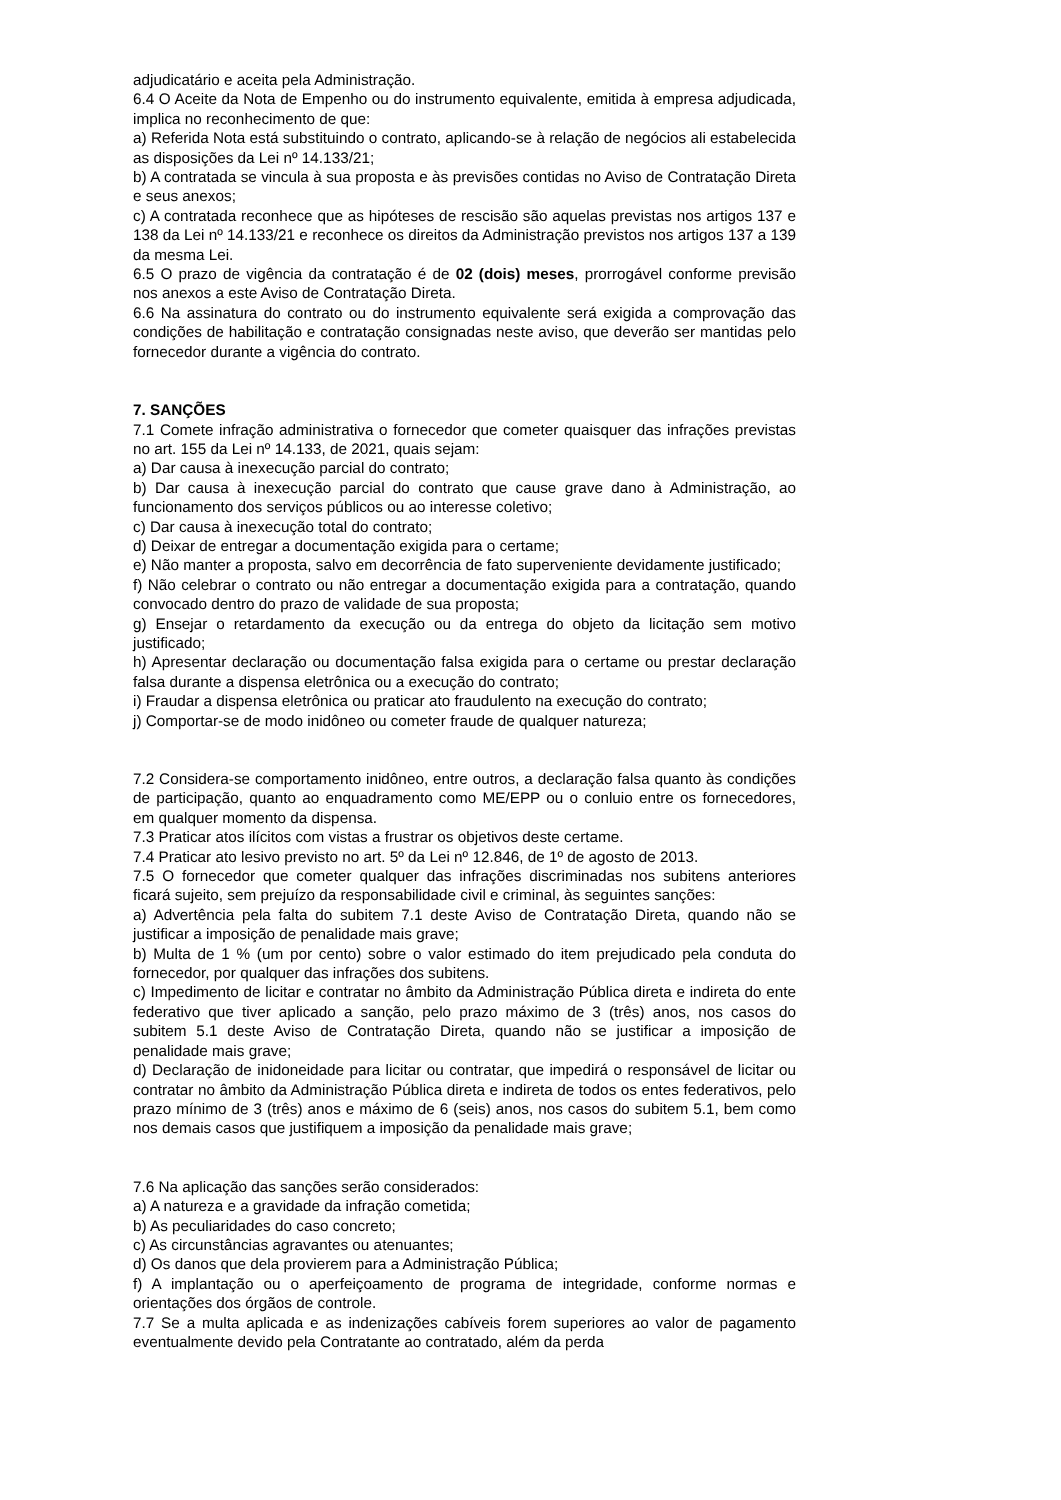adjudicatário e aceita pela Administração.
6.4 O Aceite da Nota de Empenho ou do instrumento equivalente, emitida à empresa adjudicada, implica no reconhecimento de que:
a) Referida Nota está substituindo o contrato, aplicando-se à relação de negócios ali estabelecida as disposições da Lei nº 14.133/21;
b) A contratada se vincula à sua proposta e às previsões contidas no Aviso de Contratação Direta e seus anexos;
c) A contratada reconhece que as hipóteses de rescisão são aquelas previstas nos artigos 137 e 138 da Lei nº 14.133/21 e reconhece os direitos da Administração previstos nos artigos 137 a 139 da mesma Lei.
6.5 O prazo de vigência da contratação é de 02 (dois) meses, prorrogável conforme previsão nos anexos a este Aviso de Contratação Direta.
6.6 Na assinatura do contrato ou do instrumento equivalente será exigida a comprovação das condições de habilitação e contratação consignadas neste aviso, que deverão ser mantidas pelo fornecedor durante a vigência do contrato.
7. SANÇÕES
7.1 Comete infração administrativa o fornecedor que cometer quaisquer das infrações previstas no art. 155 da Lei nº 14.133, de 2021, quais sejam:
a) Dar causa à inexecução parcial do contrato;
b) Dar causa à inexecução parcial do contrato que cause grave dano à Administração, ao funcionamento dos serviços públicos ou ao interesse coletivo;
c) Dar causa à inexecução total do contrato;
d) Deixar de entregar a documentação exigida para o certame;
e) Não manter a proposta, salvo em decorrência de fato superveniente devidamente justificado;
f) Não celebrar o contrato ou não entregar a documentação exigida para a contratação, quando convocado dentro do prazo de validade de sua proposta;
g) Ensejar o retardamento da execução ou da entrega do objeto da licitação sem motivo justificado;
h) Apresentar declaração ou documentação falsa exigida para o certame ou prestar declaração falsa durante a dispensa eletrônica ou a execução do contrato;
i) Fraudar a dispensa eletrônica ou praticar ato fraudulento na execução do contrato;
j) Comportar-se de modo inidôneo ou cometer fraude de qualquer natureza;
7.2 Considera-se comportamento inidôneo, entre outros, a declaração falsa quanto às condições de participação, quanto ao enquadramento como ME/EPP ou o conluio entre os fornecedores, em qualquer momento da dispensa.
7.3 Praticar atos ilícitos com vistas a frustrar os objetivos deste certame.
7.4 Praticar ato lesivo previsto no art. 5º da Lei nº 12.846, de 1º de agosto de 2013.
7.5 O fornecedor que cometer qualquer das infrações discriminadas nos subitens anteriores ficará sujeito, sem prejuízo da responsabilidade civil e criminal, às seguintes sanções:
a) Advertência pela falta do subitem 7.1 deste Aviso de Contratação Direta, quando não se justificar a imposição de penalidade mais grave;
b) Multa de 1 % (um por cento) sobre o valor estimado do item prejudicado pela conduta do fornecedor, por qualquer das infrações dos subitens.
c) Impedimento de licitar e contratar no âmbito da Administração Pública direta e indireta do ente federativo que tiver aplicado a sanção, pelo prazo máximo de 3 (três) anos, nos casos do subitem 5.1 deste Aviso de Contratação Direta, quando não se justificar a imposição de penalidade mais grave;
d) Declaração de inidoneidade para licitar ou contratar, que impedirá o responsável de licitar ou contratar no âmbito da Administração Pública direta e indireta de todos os entes federativos, pelo prazo mínimo de 3 (três) anos e máximo de 6 (seis) anos, nos casos do subitem 5.1, bem como nos demais casos que justifiquem a imposição da penalidade mais grave;
7.6 Na aplicação das sanções serão considerados:
a) A natureza e a gravidade da infração cometida;
b) As peculiaridades do caso concreto;
c) As circunstâncias agravantes ou atenuantes;
d) Os danos que dela provierem para a Administração Pública;
f) A implantação ou o aperfeiçoamento de programa de integridade, conforme normas e orientações dos órgãos de controle.
7.7 Se a multa aplicada e as indenizações cabíveis forem superiores ao valor de pagamento eventualmente devido pela Contratante ao contratado, além da perda